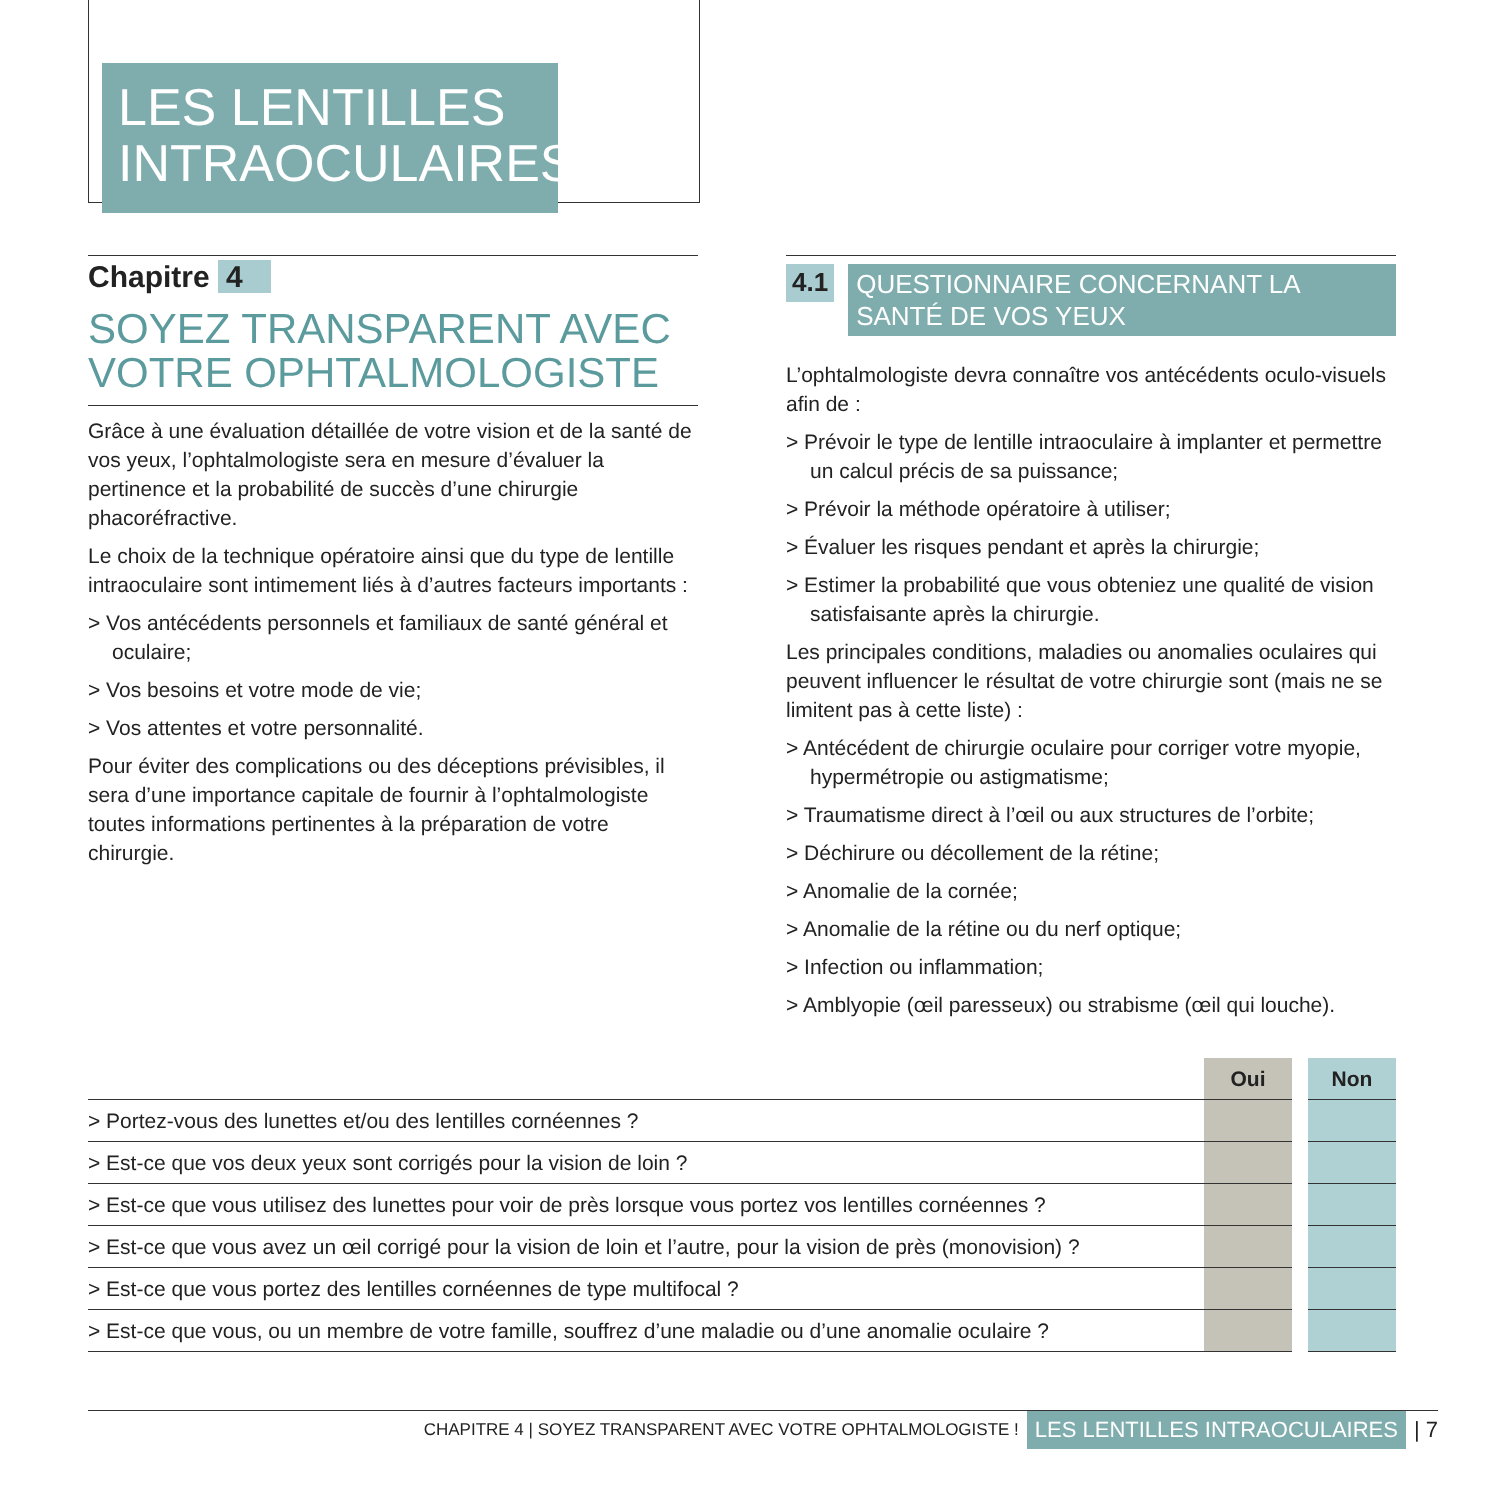LES LENTILLES
INTRAOCULAIRES
Chapitre 4
SOYEZ TRANSPARENT AVEC VOTRE OPHTALMOLOGISTE
Grâce à une évaluation détaillée de votre vision et de la santé de vos yeux, l’ophtalmologiste sera en mesure d’évaluer la pertinence et la probabilité de succès d’une chirurgie phacoréfractive.
Le choix de la technique opératoire ainsi que du type de lentille intraoculaire sont intimement liés à d’autres facteurs importants :
> Vos antécédents personnels et familiaux de santé général et oculaire;
> Vos besoins et votre mode de vie;
> Vos attentes et votre personnalité.
Pour éviter des complications ou des déceptions prévisibles, il sera d’une importance capitale de fournir à l’ophtalmologiste toutes informations pertinentes à la préparation de votre chirurgie.
4.1
QUESTIONNAIRE CONCERNANT LA SANTÉ DE VOS YEUX
L’ophtalmologiste devra connaître vos antécédents oculo-visuels afin de :
> Prévoir le type de lentille intraoculaire à implanter et permettre un calcul précis de sa puissance;
> Prévoir la méthode opératoire à utiliser;
> Évaluer les risques pendant et après la chirurgie;
> Estimer la probabilité que vous obteniez une qualité de vision satisfaisante après la chirurgie.
Les principales conditions, maladies ou anomalies oculaires qui peuvent influencer le résultat de votre chirurgie sont (mais ne se limitent pas à cette liste) :
> Antécédent de chirurgie oculaire pour corriger votre myopie, hypermétropie ou astigmatisme;
> Traumatisme direct à l’œil ou aux structures de l’orbite;
> Déchirure ou décollement de la rétine;
> Anomalie de la cornée;
> Anomalie de la rétine ou du nerf optique;
> Infection ou inflammation;
> Amblyopie (œil paresseux) ou strabisme (œil qui louche).
| | Oui | | Non |
| --- | --- | --- | --- |
| > Portez-vous des lunettes et/ou des lentilles cornéennes ? | | | |
| > Est-ce que vos deux yeux sont corrigés pour la vision de loin ? | | | |
| > Est-ce que vous utilisez des lunettes pour voir de près lorsque vous portez vos lentilles cornéennes ? | | | |
| > Est-ce que vous avez un œil corrigé pour la vision de loin et l’autre, pour la vision de près (monovision) ? | | | |
| > Est-ce que vous portez des lentilles cornéennes de type multifocal ? | | | |
| > Est-ce que vous, ou un membre de votre famille, souffrez d’une maladie ou d’une anomalie oculaire ? | | | |
CHAPITRE 4 | SOYEZ TRANSPARENT AVEC VOTRE OPHTALMOLOGISTE ! LES LENTILLES INTRAOCULAIRES | 7